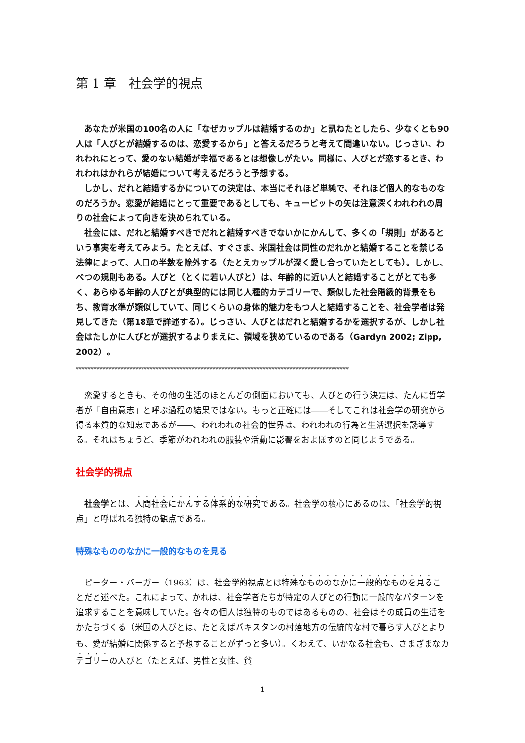第 1 章　社会学的視点
　あなたが米国の100名の人に「なぜカップルは結婚するのか」と訊ねたとしたら、少なくとも90人は「人びとが結婚するのは、恋愛するから」と答えるだろうと考えて間違いない。じっさい、われわれにとって、愛のない結婚が幸福であるとは想像しがたい。同様に、人びとが恋するとき、われわれはかれらが結婚について考えるだろうと予想する。
　しかし、だれと結婚するかについての決定は、本当にそれほど単純で、それほど個人的なものなのだろうか。恋愛が結婚にとって重要であるとしても、キューピットの矢は注意深くわれわれの周りの社会によって向きを決められている。
　社会には、だれと結婚すべきでだれと結婚すべきでないかにかんして、多くの「規則」があるという事実を考えてみよう。たとえば、すぐさま、米国社会は同性のだれかと結婚することを禁じる法律によって、人口の半数を除外する（たとえカップルが深く愛し合っていたとしても）。しかし、べつの規則もある。人びと（とくに若い人びと）は、年齢的に近い人と結婚することがとても多く、あらゆる年齢の人びとが典型的には同じ人種的カテゴリーで、類似した社会階級的背景をもち、教育水準が類似していて、同じくらいの身体的魅力をもつ人と結婚することを、社会学者は発見してきた（第18章で詳述する）。じっさい、人びとはだれと結婚するかを選択するが、しかし社会はたしかに人びとが選択するよりまえに、領域を狭めているのである（Gardyn 2002; Zipp, 2002）。
********************************************************************************************
　恋愛するときも、その他の生活のほとんどの側面においても、人びとの行う決定は、たんに哲学者が「自由意志」と呼ぶ過程の結果ではない。もっと正確には――そしてこれは社会学の研究から得る本質的な知恵であるが――、われわれの社会的世界は、われわれの行為と生活選択を誘導する。それはちょうど、季節がわれわれの服装や活動に影響をおよぼすのと同じようである。
社会学的視点
　社会学とは、人間社会にかんする体系的な研究である。社会学の核心にあるのは、「社会学的視点」と呼ばれる独特の観点である。
特殊なもののなかに一般的なものを見る
　ピーター・バーガー（1963）は、社会学的視点とは特殊なもののなかに一般的なものを見ることだと述べた。これによって、かれは、社会学者たちが特定の人びとの行動に一般的なパターンを追求することを意味していた。各々の個人は独特のものではあるものの、社会はその成員の生活をかたちづくる（米国の人びとは、たとえばパキスタンの村落地方の伝統的な村で暮らす人びとよりも、愛が結婚に関係すると予想することがずっと多い）。くわえて、いかなる社会も、さまざまなカテゴリーの人びと（たとえば、男性と女性、貧
- 1 -